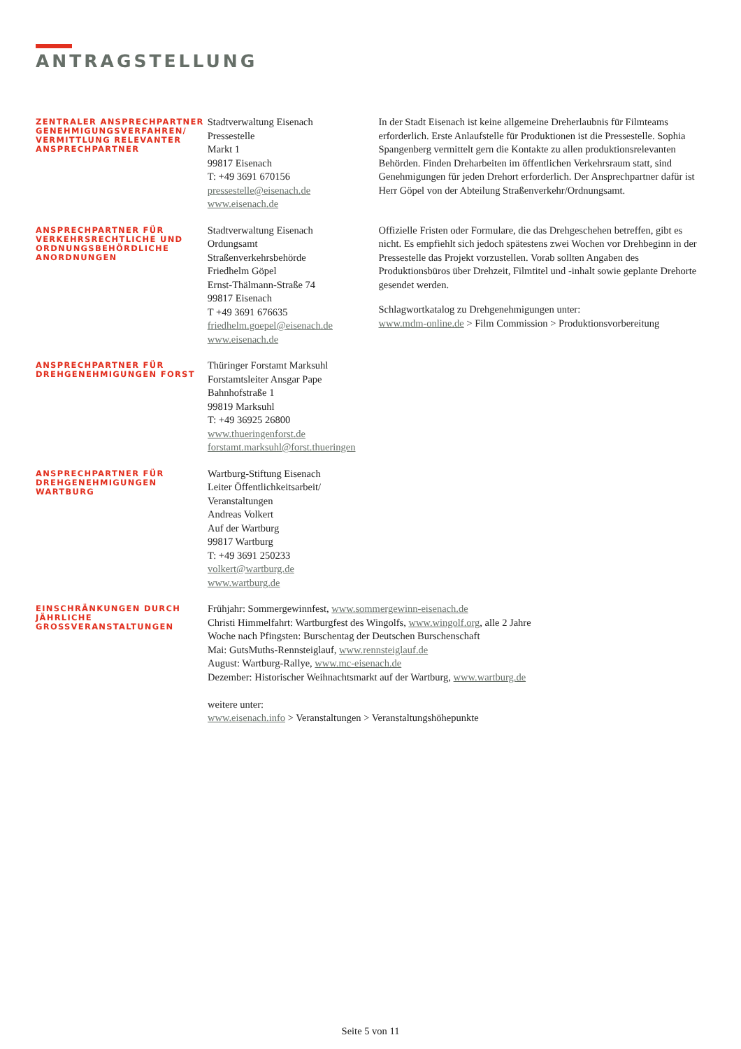ANTRAGSTELLUNG
ZENTRALER ANSPRECHPARTNER GENEHMIGUNGSVERFAHREN/ VERMITTLUNG RELEVANTER ANSPRECHPARTNER
Stadtverwaltung Eisenach
Pressestelle
Markt 1
99817 Eisenach
T: +49 3691 670156
pressestelle@eisenach.de
www.eisenach.de
In der Stadt Eisenach ist keine allgemeine Dreherlaubnis für Filmteams erforderlich. Erste Anlaufstelle für Produktionen ist die Pressestelle. Sophia Spangenberg vermittelt gern die Kontakte zu allen produktionsrelevanten Behörden. Finden Dreharbeiten im öffentlichen Verkehrsraum statt, sind Genehmigungen für jeden Drehort erforderlich. Der Ansprechpartner dafür ist Herr Göpel von der Abteilung Straßenverkehr/Ordnungsamt.
ANSPRECHPARTNER FÜR VERKEHRSRECHTLICHE UND ORDNUNGSBEHÖRDLICHE ANORDNUNGEN
Stadtverwaltung Eisenach
Ordungsamt
Straßenverkehrsbehörde
Friedhelm Göpel
Ernst-Thälmann-Straße 74
99817 Eisenach
T +49 3691 676635
friedhelm.goepel@eisenach.de
www.eisenach.de
Offizielle Fristen oder Formulare, die das Drehgeschehen betreffen, gibt es nicht. Es empfiehlt sich jedoch spätestens zwei Wochen vor Drehbeginn in der Pressestelle das Projekt vorzustellen. Vorab sollten Angaben des Produktionsbüros über Drehzeit, Filmtitel und -inhalt sowie geplante Drehorte gesendet werden.
Schlagwortkatalog zu Drehgenehmigungen unter:
www.mdm-online.de > Film Commission > Produktionsvorbereitung
ANSPRECHPARTNER FÜR DREHGENEHMIGUNGEN FORST
Thüringer Forstamt Marksuhl
Forstamtsleiter Ansgar Pape
Bahnhofstraße 1
99819 Marksuhl
T: +49 36925 26800
www.thueringenforst.de
forstamt.marksuhl@forst.thueringen
ANSPRECHPARTNER FÜR DREHGENEHMIGUNGEN WARTBURG
Wartburg-Stiftung Eisenach
Leiter Öffentlichkeitsarbeit/
Veranstaltungen
Andreas Volkert
Auf der Wartburg
99817 Wartburg
T: +49 3691 250233
volkert@wartburg.de
www.wartburg.de
EINSCHRÄNKUNGEN DURCH JÄHRLICHE GROSSVERANSTALTUNGEN
Frühjahr: Sommergewinnfest, www.sommergewinn-eisenach.de
Christi Himmelfahrt: Wartburgfest des Wingolfs, www.wingolf.org, alle 2 Jahre
Woche nach Pfingsten: Burschentag der Deutschen Burschenschaft
Mai: GutsMuths-Rennsteiglauf, www.rennsteiglauf.de
August: Wartburg-Rallye, www.mc-eisenach.de
Dezember: Historischer Weihnachtsmarkt auf der Wartburg, www.wartburg.de
weitere unter:
www.eisenach.info > Veranstaltungen > Veranstaltungshöhepunkte
Seite 5 von 11